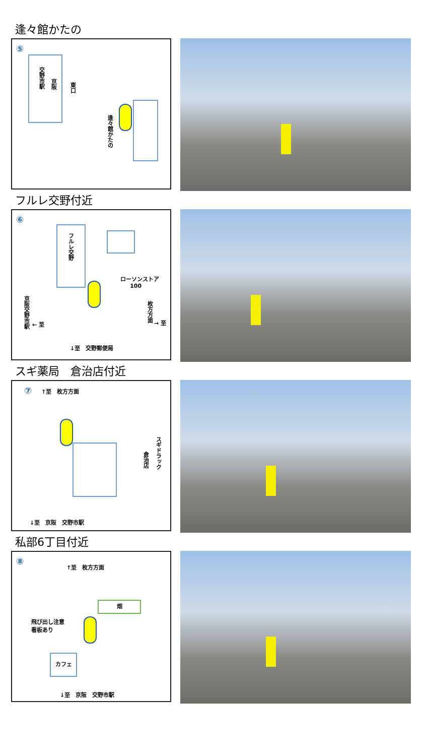逢々館かたの
⑤
交野市駅
京阪
東口
逢々館かたの
フルレ交野付近
⑥
フルレ交野
ローソンストア
100
京阪交野市駅
← 至
枚方方面
→ 至
↓至　交野郵便局
スギ薬局　倉治店付近
⑦ ↑至　枚方方面
スギドラック
倉治店
↓至　京阪　交野市駅
私部6丁目付近
⑧ ↑至　枚方方面
飛び出し注意
看板あり
畑
カフェ
↓至　京阪　交野市駅